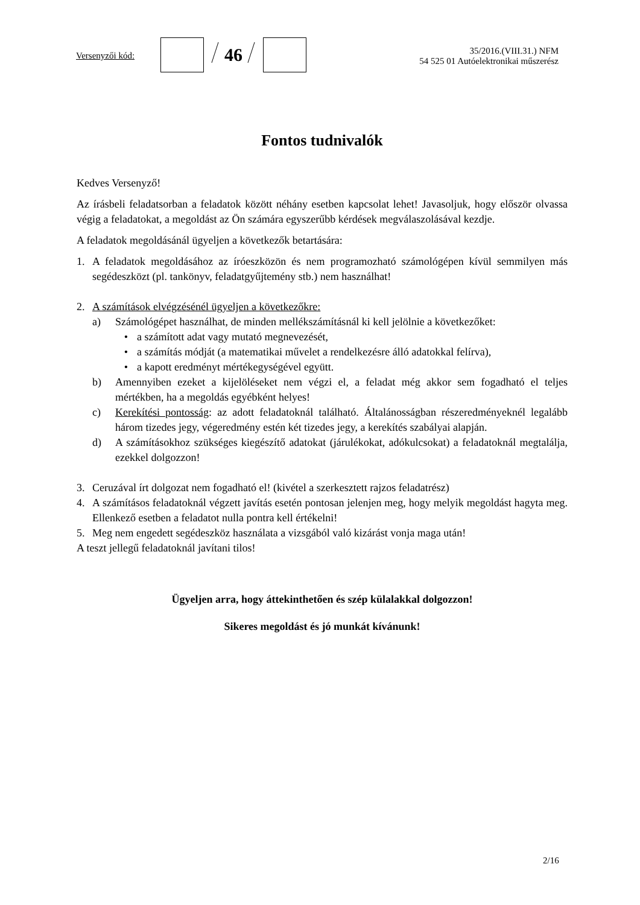Versenyzői kód:
46
35/2016.(VIII.31.) NFM
54 525 01 Autóelektronikai műszerész
Fontos tudnivalók
Kedves Versenyző!
Az írásbeli feladatsorban a feladatok között néhány esetben kapcsolat lehet! Javasoljuk, hogy először olvassa végig a feladatokat, a megoldást az Ön számára egyszerűbb kérdések megválaszolásával kezdje.
A feladatok megoldásánál ügyeljen a következők betartására:
1. A feladatok megoldásához az íróeszközön és nem programozható számológépen kívül semmilyen más segédeszközt (pl. tankönyv, feladatgyűjtemény stb.) nem használhat!
2. A számítások elvégzésénél ügyeljen a következőkre:
a) Számológépet használhat, de minden mellékszámításnál ki kell jelölnie a következőket:
• a számított adat vagy mutató megnevezését,
• a számítás módját (a matematikai művelet a rendelkezésre álló adatokkal felírva),
• a kapott eredményt mértékegységével együtt.
b) Amennyiben ezeket a kijelöléseket nem végzi el, a feladat még akkor sem fogadható el teljes mértékben, ha a megoldás egyébként helyes!
c) Kerekítési pontosság: az adott feladatoknál található. Általánosságban részeredményeknél legalább három tizedes jegy, végeredmény estén két tizedes jegy, a kerekítés szabályai alapján.
d) A számításokhoz szükséges kiegészítő adatokat (járulékokat, adókulcsokat) a feladatoknál megtalálja, ezekkel dolgozzon!
3. Ceruzával írt dolgozat nem fogadható el! (kivétel a szerkesztett rajzos feladatrész)
4. A számításos feladatoknál végzett javítás esetén pontosan jelenjen meg, hogy melyik megoldást hagyta meg. Ellenkező esetben a feladatot nulla pontra kell értékelni!
5. Meg nem engedett segédeszköz használata a vizsgából való kizárást vonja maga után!
A teszt jellegű feladatoknál javítani tilos!
Ügyeljen arra, hogy áttekinthetően és szép külalakkal dolgozzon!
Sikeres megoldást és jó munkát kívánunk!
2/16